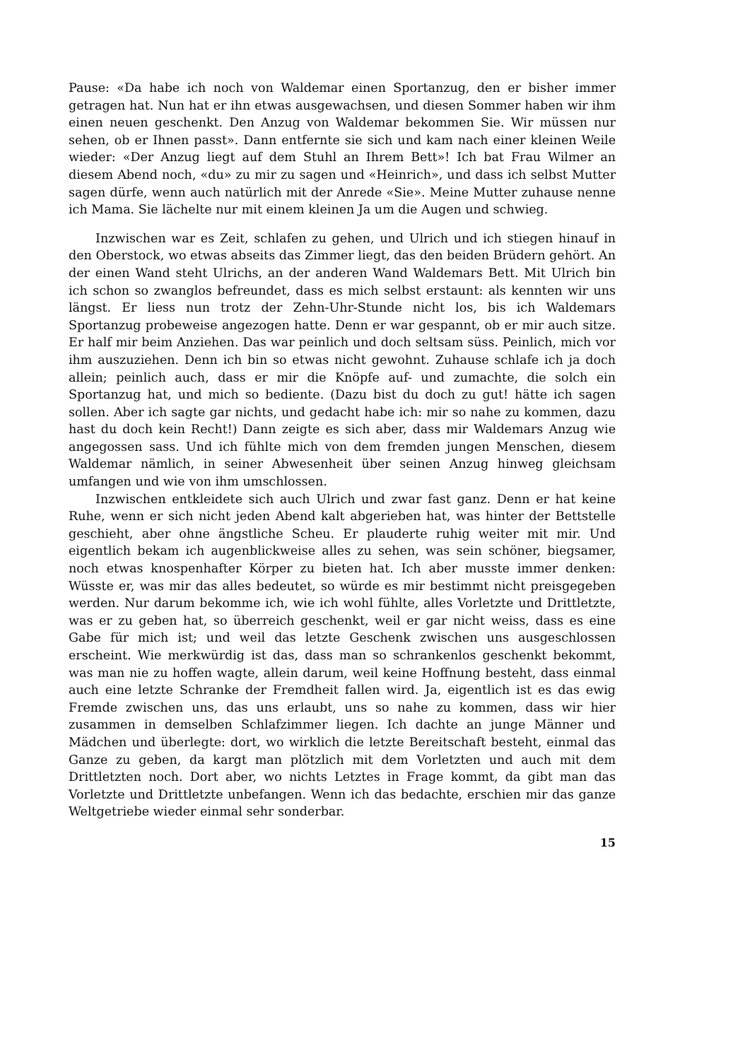Pause: «Da habe ich noch von Waldemar einen Sportanzug, den er bisher immer getragen hat. Nun hat er ihn etwas ausgewachsen, und diesen Sommer haben wir ihm einen neuen geschenkt. Den Anzug von Waldemar bekommen Sie. Wir müssen nur sehen, ob er Ihnen passt». Dann entfernte sie sich und kam nach einer kleinen Weile wieder: «Der Anzug liegt auf dem Stuhl an Ihrem Bett»! Ich bat Frau Wilmer an diesem Abend noch, «du» zu mir zu sagen und «Heinrich», und dass ich selbst Mutter sagen dürfe, wenn auch natürlich mit der Anrede «Sie». Meine Mutter zuhause nenne ich Mama. Sie lächelte nur mit einem kleinen Ja um die Augen und schwieg.
Inzwischen war es Zeit, schlafen zu gehen, und Ulrich und ich stiegen hinauf in den Oberstock, wo etwas abseits das Zimmer liegt, das den beiden Brüdern gehört. An der einen Wand steht Ulrichs, an der anderen Wand Waldemars Bett. Mit Ulrich bin ich schon so zwanglos befreundet, dass es mich selbst erstaunt: als kennten wir uns längst. Er liess nun trotz der Zehn-Uhr-Stunde nicht los, bis ich Waldemars Sportanzug probeweise angezogen hatte. Denn er war gespannt, ob er mir auch sitze. Er half mir beim Anziehen. Das war peinlich und doch seltsam süss. Peinlich, mich vor ihm auszuziehen. Denn ich bin so etwas nicht gewohnt. Zuhause schlafe ich ja doch allein; peinlich auch, dass er mir die Knöpfe auf- und zumachte, die solch ein Sportanzug hat, und mich so bediente. (Dazu bist du doch zu gut! hätte ich sagen sollen. Aber ich sagte gar nichts, und gedacht habe ich: mir so nahe zu kommen, dazu hast du doch kein Recht!) Dann zeigte es sich aber, dass mir Waldemars Anzug wie angegossen sass. Und ich fühlte mich von dem fremden jungen Menschen, diesem Waldemar nämlich, in seiner Abwesenheit über seinen Anzug hinweg gleichsam umfangen und wie von ihm umschlossen.
Inzwischen entkleidete sich auch Ulrich und zwar fast ganz. Denn er hat keine Ruhe, wenn er sich nicht jeden Abend kalt abgerieben hat, was hinter der Bettstelle geschieht, aber ohne ängstliche Scheu. Er plauderte ruhig weiter mit mir. Und eigentlich bekam ich augenblickweise alles zu sehen, was sein schöner, biegsamer, noch etwas knospenhafter Körper zu bieten hat. Ich aber musste immer denken: Wüsste er, was mir das alles bedeutet, so würde es mir bestimmt nicht preisgegeben werden. Nur darum bekomme ich, wie ich wohl fühlte, alles Vorletzte und Drittletzte, was er zu geben hat, so überreich geschenkt, weil er gar nicht weiss, dass es eine Gabe für mich ist; und weil das letzte Geschenk zwischen uns ausgeschlossen erscheint. Wie merkwürdig ist das, dass man so schrankenlos geschenkt bekommt, was man nie zu hoffen wagte, allein darum, weil keine Hoffnung besteht, dass einmal auch eine letzte Schranke der Fremdheit fallen wird. Ja, eigentlich ist es das ewig Fremde zwischen uns, das uns erlaubt, uns so nahe zu kommen, dass wir hier zusammen in demselben Schlafzimmer liegen. Ich dachte an junge Männer und Mädchen und überlegte: dort, wo wirklich die letzte Bereitschaft besteht, einmal das Ganze zu geben, da kargt man plötzlich mit dem Vorletzten und auch mit dem Drittletzten noch. Dort aber, wo nichts Letztes in Frage kommt, da gibt man das Vorletzte und Drittletzte unbefangen. Wenn ich das bedachte, erschien mir das ganze Weltgetriebe wieder einmal sehr sonderbar.
15